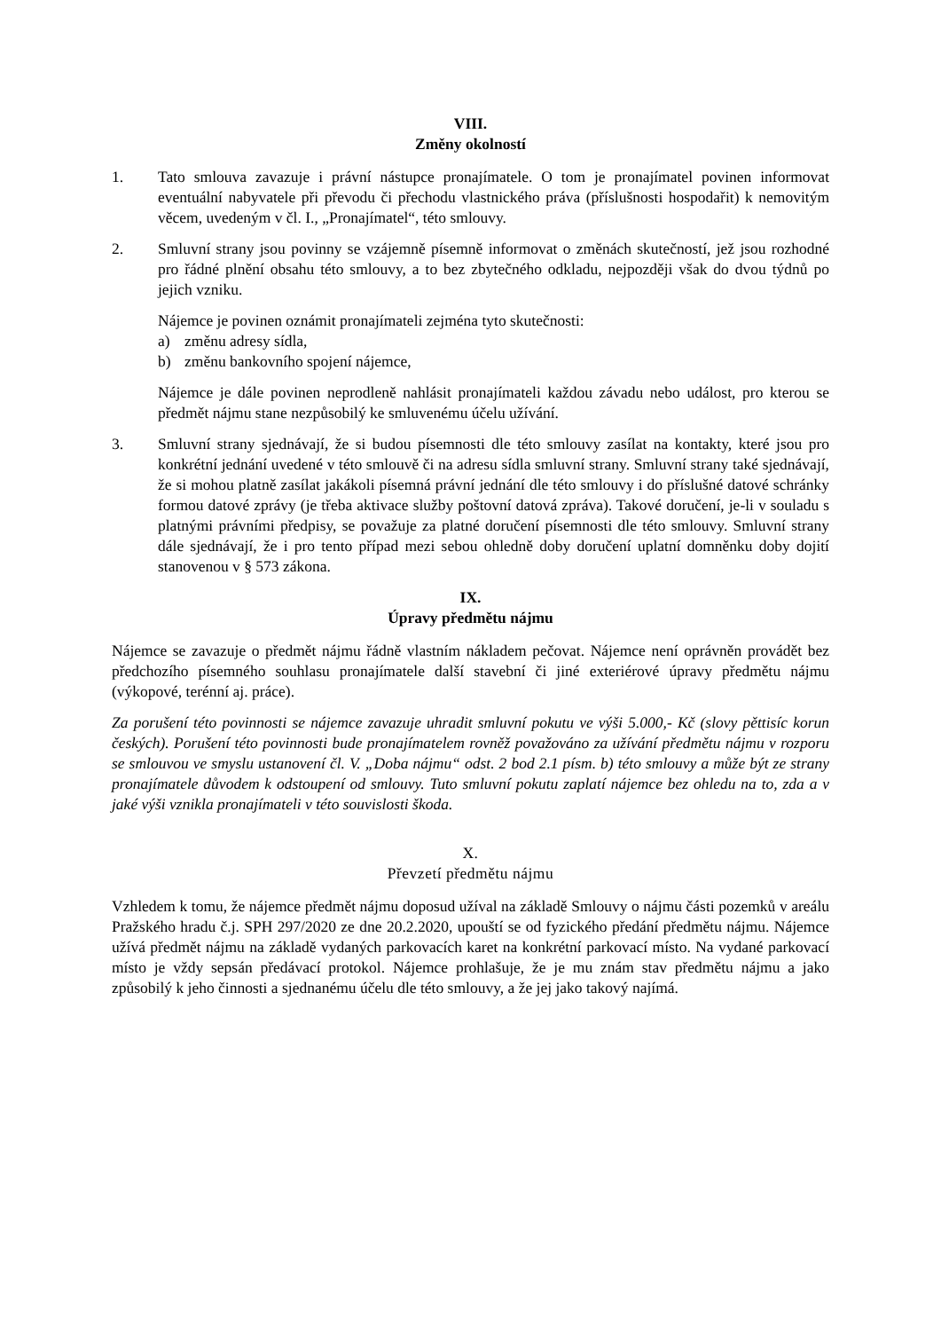VIII.
Změny okolností
1. Tato smlouva zavazuje i právní nástupce pronajímatele. O tom je pronajímatel povinen informovat eventuální nabyvatele při převodu či přechodu vlastnického práva (příslušnosti hospodařit) k nemovitým věcem, uvedeným v čl. I., „Pronajímatel“, této smlouvy.
2. Smluvní strany jsou povinny se vzájemně písemně informovat o změnách skutečností, jež jsou rozhodné pro řádné plnění obsahu této smlouvy, a to bez zbytečného odkladu, nejpozději však do dvou týdnů po jejich vzniku.
Nájemce je povinen oznámit pronajímateli zejména tyto skutečnosti:
a) změnu adresy sídla,
b) změnu bankovního spojení nájemce,
Nájemce je dále povinen neprodleně nahlásit pronajímateli každou závadu nebo událost, pro kterou se předmět nájmu stane nezpůsobilý ke smluvenému účelu užívání.
3. Smluvní strany sjednávají, že si budou písemnosti dle této smlouvy zasílat na kontakty, které jsou pro konkrétní jednání uvedené v této smlouvě či na adresu sídla smluvní strany. Smluvní strany také sjednávají, že si mohou platně zasílat jakákoli písemná právní jednání dle této smlouvy i do příslušné datové schránky formou datové zprávy (je třeba aktivace služby poštovní datová zpráva). Takové doručení, je-li v souladu s platnými právními předpisy, se považuje za platné doručení písemnosti dle této smlouvy. Smluvní strany dále sjednávají, že i pro tento případ mezi sebou ohledně doby doručení uplatní domněnku doby dojití stanovenou v § 573 zákona.
IX.
Úpravy předmětu nájmu
Nájemce se zavazuje o předmět nájmu řádně vlastním nákladem pečovat. Nájemce není oprávněn provádět bez předchozího písemného souhlasu pronajímatele další stavební či jiné exteriérové úpravy předmětu nájmu (výkopové, terénní aj. práce).
Za porušení této povinnosti se nájemce zavazuje uhradit smluvní pokutu ve výši 5.000,- Kč (slovy pěttisíc korun českých). Porušení této povinnosti bude pronajímatelem rovněž považováno za užívání předmětu nájmu v rozporu se smlouvou ve smyslu ustanovení čl. V. „Doba nájmu“ odst. 2 bod 2.1 písm. b) této smlouvy a může být ze strany pronajímatele důvodem k odstoupení od smlouvy. Tuto smluvní pokutu zaplatí nájemce bez ohledu na to, zda a v jaké výši vznikla pronajímateli v této souvislosti škoda.
X.
Převzetí předmětu nájmu
Vzhledem k tomu, že nájemce předmět nájmu doposud užíval na základě Smlouvy o nájmu části pozemků v areálu Pražského hradu č.j. SPH 297/2020 ze dne 20.2.2020, upouští se od fyzického předání předmětu nájmu. Nájemce užívá předmět nájmu na základě vydaných parkovacích karet na konkrétní parkovací místo. Na vydané parkovací místo je vždy sepsán předávací protokol. Nájemce prohlašuje, že je mu znám stav předmětu nájmu a jako způsobilý k jeho činnosti a sjednanému účelu dle této smlouvy, a že jej jako takový najímá.